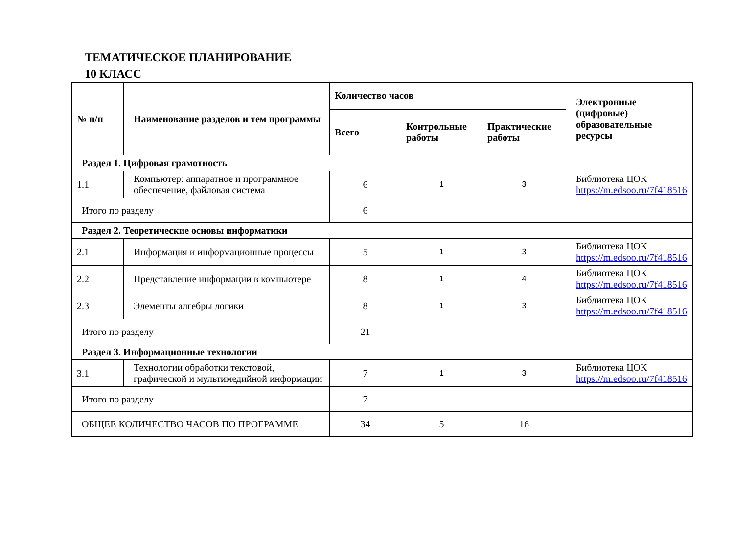ТЕМАТИЧЕСКОЕ ПЛАНИРОВАНИЕ
10 КЛАСС
| № п/п | Наименование разделов и тем программы | Количество часов | | | Электронные (цифровые) образовательные ресурсы |
| --- | --- | --- | --- | --- | --- |
| | | Всего | Контрольные работы | Практические работы | |
| Раздел 1. Цифровая грамотность | | | | | |
| 1.1 | Компьютер: аппаратное и программное обеспечение, файловая система | 6 | 1 | 3 | Библиотека ЦОК https://m.edsoo.ru/7f418516 |
| Итого по разделу | | 6 | | | |
| Раздел 2. Теоретические основы информатики | | | | | |
| 2.1 | Информация и информационные процессы | 5 | 1 | 3 | Библиотека ЦОК https://m.edsoo.ru/7f418516 |
| 2.2 | Представление информации в компьютере | 8 | 1 | 4 | Библиотека ЦОК https://m.edsoo.ru/7f418516 |
| 2.3 | Элементы алгебры логики | 8 | 1 | 3 | Библиотека ЦОК https://m.edsoo.ru/7f418516 |
| Итого по разделу | | 21 | | | |
| Раздел 3. Информационные технологии | | | | | |
| 3.1 | Технологии обработки текстовой, графической и мультимедийной информации | 7 | 1 | 3 | Библиотека ЦОК https://m.edsoo.ru/7f418516 |
| Итого по разделу | | 7 | | | |
| ОБЩЕЕ КОЛИЧЕСТВО ЧАСОВ ПО ПРОГРАММЕ | | 34 | 5 | 16 | |